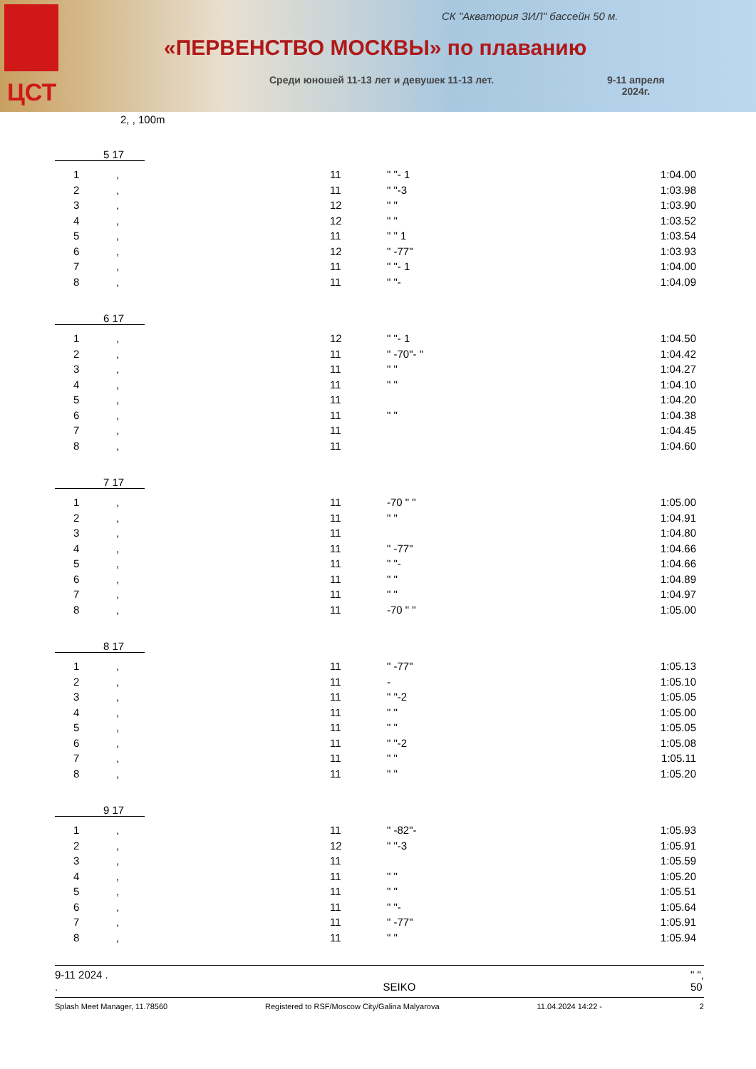ЦСТ
СК "Акватория ЗИЛ" бассейн 50 м.
«ПЕРВЕНСТВО МОСКВЫ» по плаванию
Среди юношей 11-13 лет и девушек 11-13 лет.
9-11 апреля
2024г.
2, , 100m
5 17
| 1 | , | 11 | " "- 1 | 1:04.00 |
| 2 | , | 11 | " "-3 | 1:03.98 |
| 3 | , | 12 | " " | 1:03.90 |
| 4 | , | 12 | " " | 1:03.52 |
| 5 | , | 11 | " " 1 | 1:03.54 |
| 6 | , | 12 | " -77" | 1:03.93 |
| 7 | , | 11 | " "- 1 | 1:04.00 |
| 8 | , | 11 | " "- | 1:04.09 |
6 17
| 1 | , | 12 | " "- 1 | 1:04.50 |
| 2 | , | 11 | " -70"- " | 1:04.42 |
| 3 | , | 11 | " " | 1:04.27 |
| 4 | , | 11 | " " | 1:04.10 |
| 5 | , | 11 | | 1:04.20 |
| 6 | , | 11 | " " | 1:04.38 |
| 7 | , | 11 | | 1:04.45 |
| 8 | , | 11 | | 1:04.60 |
7 17
| 1 | , | 11 | -70 " " | 1:05.00 |
| 2 | , | 11 | " " | 1:04.91 |
| 3 | , | 11 | | 1:04.80 |
| 4 | , | 11 | " -77" | 1:04.66 |
| 5 | , | 11 | " "- | 1:04.66 |
| 6 | , | 11 | " " | 1:04.89 |
| 7 | , | 11 | " " | 1:04.97 |
| 8 | , | 11 | -70 " " | 1:05.00 |
8 17
| 1 | , | 11 | " -77" | 1:05.13 |
| 2 | , | 11 | - | 1:05.10 |
| 3 | , | 11 | " "-2 | 1:05.05 |
| 4 | , | 11 | " " | 1:05.00 |
| 5 | , | 11 | " " | 1:05.05 |
| 6 | , | 11 | " "-2 | 1:05.08 |
| 7 | , | 11 | " " | 1:05.11 |
| 8 | , | 11 | " " | 1:05.20 |
9 17
| 1 | , | 11 | " -82"- | 1:05.93 |
| 2 | , | 12 | " "-3 | 1:05.91 |
| 3 | , | 11 | | 1:05.59 |
| 4 | , | 11 | " " | 1:05.20 |
| 5 | , | 11 | " " | 1:05.51 |
| 6 | , | 11 | " "- | 1:05.64 |
| 7 | , | 11 | " -77" | 1:05.91 |
| 8 | , | 11 | " " | 1:05.94 |
9-11 2024 .
.
SEIKO " ",
50
Splash Meet Manager, 11.78560 Registered to RSF/Moscow City/Galina Malyarova 11.04.2024 14:22 - 2